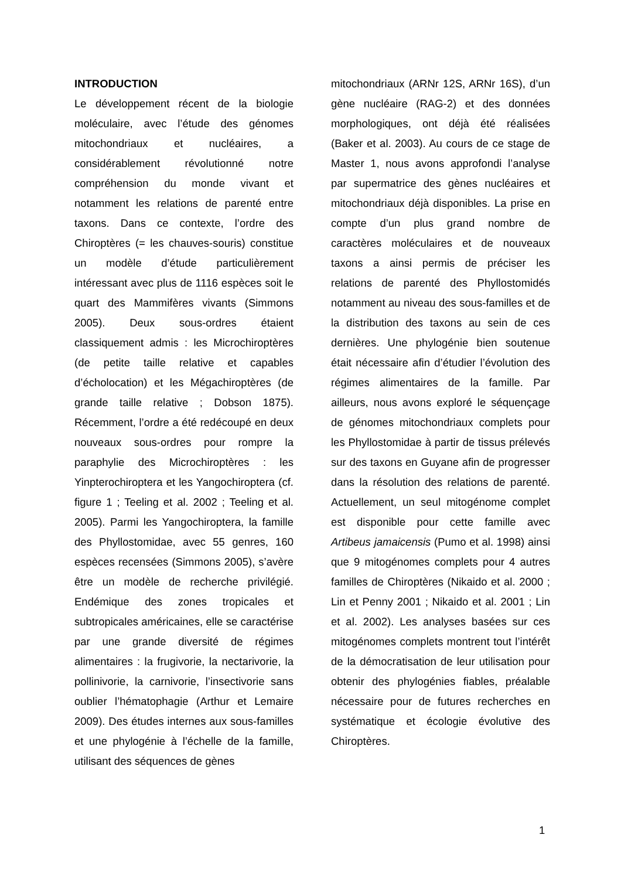INTRODUCTION
Le développement récent de la biologie moléculaire, avec l’étude des génomes mitochondriaux et nucléaires, a considérablement révolutionné notre compréhension du monde vivant et notamment les relations de parenté entre taxons. Dans ce contexte, l’ordre des Chiroptères (= les chauves-souris) constitue un modèle d’étude particulièrement intéressant avec plus de 1116 espèces soit le quart des Mammifères vivants (Simmons 2005). Deux sous-ordres étaient classiquement admis : les Microchiroptères (de petite taille relative et capables d’écholocation) et les Mégachiroptères (de grande taille relative ; Dobson 1875). Récemment, l’ordre a été redécoupé en deux nouveaux sous-ordres pour rompre la paraphylie des Microchiroptères : les Yinpterochiroptera et les Yangochiroptera (cf. figure 1 ; Teeling et al. 2002 ; Teeling et al. 2005). Parmi les Yangochiroptera, la famille des Phyllostomidae, avec 55 genres, 160 espèces recensées (Simmons 2005), s’avère être un modèle de recherche privilégié. Endémique des zones tropicales et subtropicales américaines, elle se caractérise par une grande diversité de régimes alimentaires : la frugivorie, la nectarivorie, la pollinivorie, la carnivorie, l’insectivorie sans oublier l’hématophagie (Arthur et Lemaire 2009). Des études internes aux sous-familles et une phylogénie à l’échelle de la famille, utilisant des séquences de gènes
mitochondriaux (ARNr 12S, ARNr 16S), d’un gène nucléaire (RAG-2) et des données morphologiques, ont déjà été réalisées (Baker et al. 2003). Au cours de ce stage de Master 1, nous avons approfondi l’analyse par supermatrice des gènes nucléaires et mitochondriaux déjà disponibles. La prise en compte d’un plus grand nombre de caractères moléculaires et de nouveaux taxons a ainsi permis de préciser les relations de parenté des Phyllostomidés notamment au niveau des sous-familles et de la distribution des taxons au sein de ces dernières. Une phylogénie bien soutenue était nécessaire afin d’étudier l’évolution des régimes alimentaires de la famille. Par ailleurs, nous avons exploré le séquençage de génomes mitochondriaux complets pour les Phyllostomidae à partir de tissus prélevés sur des taxons en Guyane afin de progresser dans la résolution des relations de parenté. Actuellement, un seul mitogénome complet est disponible pour cette famille avec Artibeus jamaicensis (Pumo et al. 1998) ainsi que 9 mitogénomes complets pour 4 autres familles de Chiroptères (Nikaido et al. 2000 ; Lin et Penny 2001 ; Nikaido et al. 2001 ; Lin et al. 2002). Les analyses basées sur ces mitogénomes complets montrent tout l’intérêt de la démocratisation de leur utilisation pour obtenir des phylogénies fiables, préalable nécessaire pour de futures recherches en systématique et écologie évolutive des Chiroptères.
1